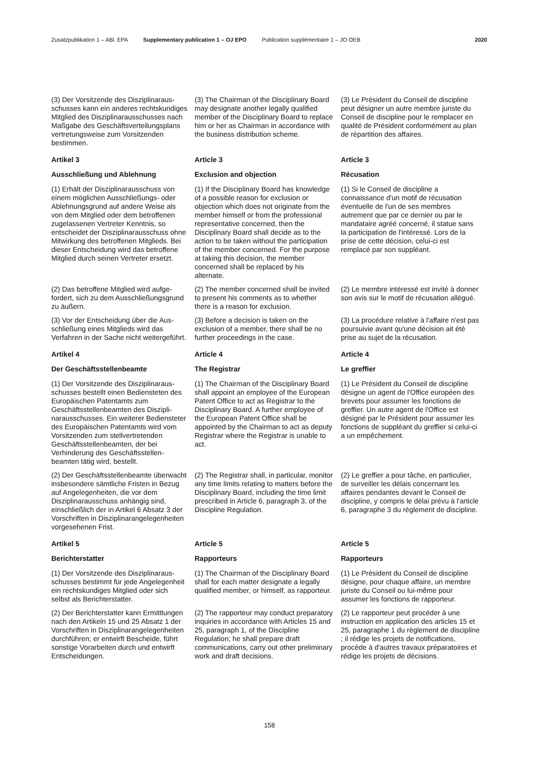Zusatzpublikation 1 – ABl. EPA Supplementary publication 1 – OJ EPO Publication supplémentaire 1 – JO OEB 2020
(3) Der Vorsitzende des Disziplinaraus­schusses kann ein anderes rechts­kundiges Mitglied des Disziplinaraus­schusses nach Maßgabe des Geschäftsverteilungsplans vertretungs­weise zum Vorsitzenden bestimmen.
(3) The Chairman of the Disciplinary Board may designate another legally qualified member of the Disciplinary Board to replace him or her as Chairman in accordance with the business distribution scheme.
(3) Le Président du Conseil de discipline peut désigner un autre membre juriste du Conseil de discipline pour le remplacer en qualité de Président conformément au plan de répartition des affaires.
Artikel 3
Ausschließung und Ablehnung
Article 3
Exclusion and objection
Article 3
Récusation
(1) Erhält der Disziplinarausschuss von einem möglichen Ausschließungs- oder Ablehnungsgrund auf andere Weise als von dem Mitglied oder dem betroffenen zugelassenen Vertreter Kenntnis, so entscheidet der Disziplinarausschuss ohne Mitwirkung des betroffenen Mitglieds. Bei dieser Entscheidung wird das betroffene Mitglied durch seinen Vertreter ersetzt.
(1) If the Disciplinary Board has knowledge of a possible reason for exclusion or objection which does not originate from the member himself or from the professional representative concerned, then the Disciplinary Board shall decide as to the action to be taken without the participation of the member concerned. For the purpose at taking this decision, the member concerned shall be replaced by his alternate.
(1) Si le Conseil de discipline a connaissance d'un motif de récusation éventuelle de l'un de ses membres autrement que par ce dernier ou par le mandataire agréé concerné, il statue sans la participation de l'intéressé. Lors de la prise de cette décision, celui-ci est remplacé par son suppléant.
(2) Das betroffene Mitglied wird aufge­fordert, sich zu dem Ausschließungs­grund zu äußern.
(2) The member concerned shall be invited to present his comments as to whether there is a reason for exclusion.
(2) Le membre intéressé est invité à donner son avis sur le motif de récusation allégué.
(3) Vor der Entscheidung über die Aus­schließung eines Mitglieds wird das Verfahren in der Sache nicht weiter­geführt.
(3) Before a decision is taken on the exclusion of a member, there shall be no further proceedings in the case.
(3) La procédure relative à l'affaire n'est pas poursuivie avant qu'une décision ait été prise au sujet de la récusation.
Artikel 4
Der Geschäftsstellenbeamte
Article 4
The Registrar
Article 4
Le greffier
(1) Der Vorsitzende des Disziplinaraus­schusses bestellt einen Bediensteten des Europäischen Patentamts zum Geschäftsstellenbeamten des Diszipli­narausschusses. Ein weiterer Bedien­steter des Europäischen Patentamts wird vom Vorsitzenden zum stellvertre­tenden Geschäftsstellenbeamten, der bei Verhinderung des Geschäftsstellen­beamten tätig wird, bestellt.
(1) The Chairman of the Disciplinary Board shall appoint an employee of the European Patent Office to act as Registrar to the Disciplinary Board. A further employee of the European Patent Office shall be appointed by the Chairman to act as deputy Registrar where the Registrar is unable to act.
(1) Le Président du Conseil de discipline désigne un agent de l'Office européen des brevets pour assumer les fonctions de greffier. Un autre agent de l'Office est désigné par le Président pour assumer les fonctions de suppléant du greffier si celui-ci a un empêchement.
(2) Der Geschäftsstellenbeamte über­wacht insbesondere sämtliche Fristen in Bezug auf Angelegenheiten, die vor dem Disziplinarausschuss anhängig sind, einschließlich der in Artikel 6 Absatz 3 der Vorschriften in Disziplinar­angelegenheiten vorgesehenen Frist.
(2) The Registrar shall, in particular, monitor any time limits relating to matters before the Disciplinary Board, including the time limit prescribed in Article 6, paragraph 3, of the Discipline Regulation.
(2) Le greffier a pour tâche, en particulier, de surveiller les délais concernant les affaires pendantes devant le Conseil de discipline, y compris le délai prévu à l'article 6, paragraphe 3 du règlement de discipline.
Artikel 5
Berichterstatter
Article 5
Rapporteurs
Article 5
Rapporteurs
(1) Der Vorsitzende des Disziplinaraus­schusses bestimmt für jede Angelegen­heit ein rechtskundiges Mitglied oder sich selbst als Berichterstatter.
(1) The Chairman of the Disciplinary Board shall for each matter designate a legally qualified member, or himself, as rapporteur.
(1) Le Président du Conseil de discipline désigne, pour chaque affaire, un membre juriste du Conseil ou lui-même pour assumer les fonctions de rapporteur.
(2) Der Berichterstatter kann Ermittlun­gen nach den Artikeln 15 und 25 Absatz 1 der Vorschriften in Disziplinar­angelegenheiten durchführen; er ent­wirft Bescheide, führt sonstige Vorarbei­ten durch und entwirft Entscheidungen.
(2) The rapporteur may conduct preparatory inquiries in accordance with Articles 15 and 25, paragraph 1, of the Discipline Regulation; he shall prepare draft communications, carry out other preliminary work and draft decisions.
(2) Le rapporteur peut procéder à une instruction en application des articles 15 et 25, paragraphe 1 du règlement de discipline ; il rédige les projets de notifications, procède à d'autres travaux préparatoires et rédige les projets de décisions.
158